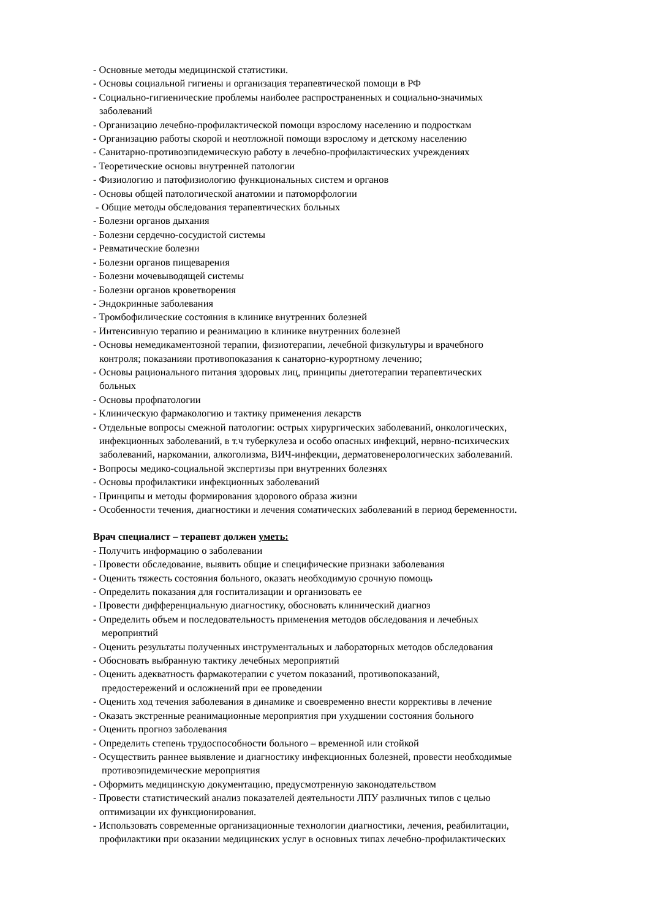- Основные методы медицинской статистики.
- Основы социальной гигиены и организация терапевтической помощи в РФ
- Социально-гигиенические проблемы наиболее распространенных и социально-значимых
заболеваний
- Организацию лечебно-профилактической помощи взрослому населению и подросткам
- Организацию работы скорой и неотложной помощи взрослому и детскому населению
- Санитарно-противоэпидемическую работу в лечебно-профилактических учреждениях
- Теоретические основы внутренней патологии
- Физиологию и патофизиологию функциональных систем и органов
- Основы общей патологической анатомии и патоморфологии
- Общие методы обследования терапевтических больных
- Болезни органов дыхания
- Болезни сердечно-сосудистой системы
- Ревматические болезни
- Болезни органов пищеварения
- Болезни мочевыводящей системы
- Болезни органов кроветворения
- Эндокринные заболевания
- Тромбофилические состояния в клинике внутренних болезней
- Интенсивную терапию и реанимацию в клинике внутренних болезней
- Основы немедикаментозной терапии, физиотерапии, лечебной физкультуры и врачебного
контроля; показанияи противопоказания к санаторно-курортному лечению;
- Основы рационального питания здоровых лиц, принципы диетотерапии терапевтических
больных
- Основы профпатологии
- Клиническую фармакологию и тактику применения лекарств
- Отдельные вопросы смежной патологии: острых хирургических заболеваний, онкологических,
инфекционных заболеваний, в т.ч туберкулеза и особо опасных инфекций, нервно-психических
заболеваний, наркомании, алкоголизма, ВИЧ-инфекции, дерматовенерологических заболеваний.
- Вопросы медико-социальной экспертизы при внутренних болезнях
- Основы профилактики инфекционных заболеваний
- Принципы и методы формирования здорового образа жизни
- Особенности течения, диагностики и лечения соматических заболеваний в период беременности.
Врач специалист – терапевт должен уметь:
- Получить информацию о заболевании
- Провести обследование, выявить общие и специфические признаки заболевания
- Оценить тяжесть состояния больного, оказать необходимую срочную помощь
- Определить показания для госпитализации и организовать ее
- Провести дифференциальную диагностику, обосновать клинический диагноз
- Определить объем и последовательность применения методов обследования и лечебных
мероприятий
- Оценить результаты полученных инструментальных и лабораторных методов обследования
- Обосновать выбранную тактику лечебных мероприятий
- Оценить адекватность фармакотерапии с учетом показаний, противопоказаний,
предостережений и осложнений при ее проведении
- Оценить ход течения заболевания в динамике и своевременно внести коррективы в лечение
- Оказать экстренные реанимационные мероприятия при ухудшении состояния больного
- Оценить прогноз заболевания
- Определить степень трудоспособности больного – временной или стойкой
- Осуществить раннее выявление и диагностику инфекционных болезней, провести необходимые
противоэпидемические мероприятия
- Оформить медицинскую документацию, предусмотренную законодательством
- Провести статистический анализ показателей деятельности ЛПУ различных типов с целью
оптимизации их функционирования.
- Использовать современные организационные технологии диагностики, лечения, реабилитации,
профилактики при оказании медицинских услуг в основных типах лечебно-профилактических